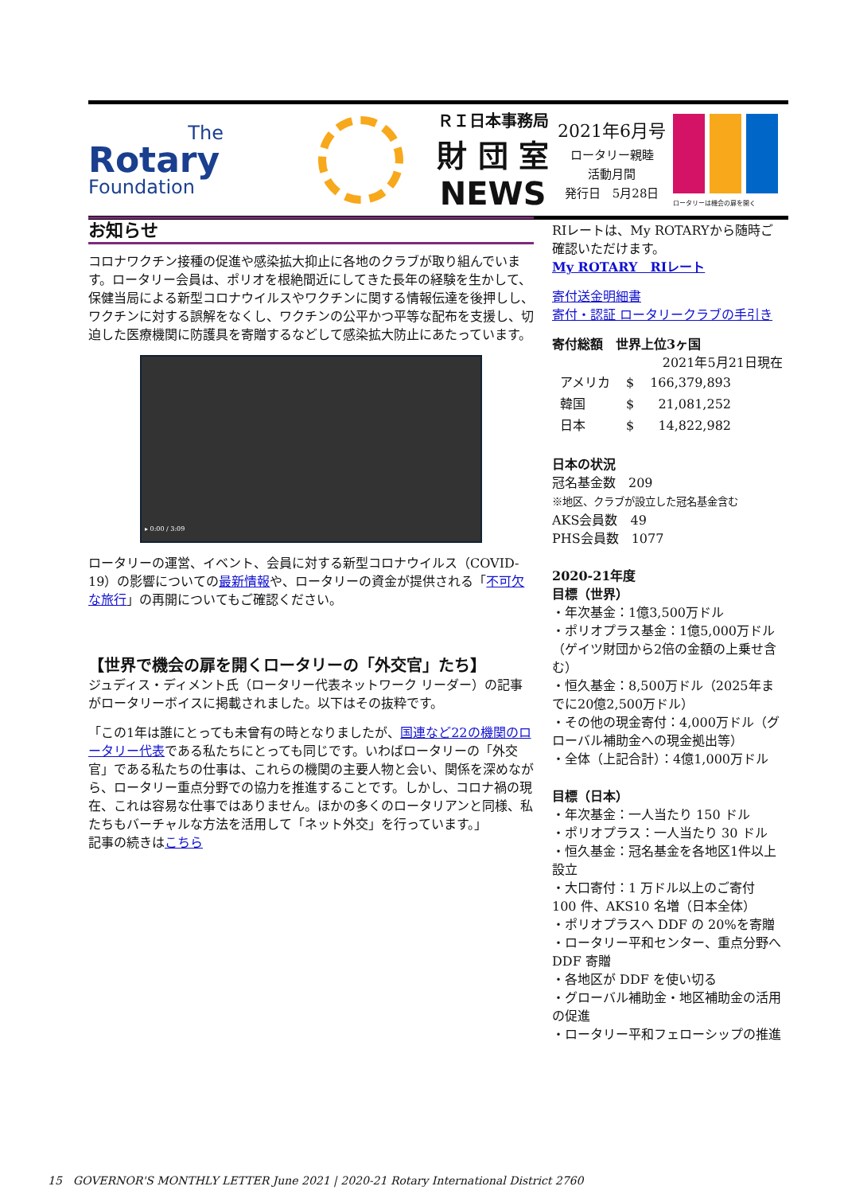The
Rotary
Foundation
ＲＩ日本事務局
財 団 室
NEWS
2021年6月号
ロータリー親睦
活動月間
発行日　5月28日
ロータリーは機会の扉を開く
お知らせ
コロナワクチン接種の促進や感染拡大抑止に各地のクラブが取り組んでいます。ロータリー会員は、ポリオを根絶間近にしてきた長年の経験を生かして、保健当局による新型コロナウイルスやワクチンに関する情報伝達を後押しし、ワクチンに対する誤解をなくし、ワクチンの公平かつ平等な配布を支援し、切迫した医療機関に防護具を寄贈するなどして感染拡大防止にあたっています。
▸ 0:00 / 3:09
ロータリーの運営、イベント、会員に対する新型コロナウイルス（COVID-19）の影響についての最新情報や、ロータリーの資金が提供される「不可欠な旅行」の再開についてもご確認ください。
【世界で機会の扉を開くロータリーの「外交官」たち】
ジュディス・ディメント氏（ロータリー代表ネットワーク リーダー）の記事がロータリーボイスに掲載されました。以下はその抜粋です。
「この1年は誰にとっても未曾有の時となりましたが、国連など22の機関のロータリー代表である私たちにとっても同じです。いわばロータリーの「外交官」である私たちの仕事は、これらの機関の主要人物と会い、関係を深めながら、ロータリー重点分野での協力を推進することです。しかし、コロナ禍の現在、これは容易な仕事ではありません。ほかの多くのロータリアンと同様、私たちもバーチャルな方法を活用して「ネット外交」を行っています。」
記事の続きはこちら
RIレートは、My ROTARYから随時ご確認いただけます。
My ROTARY　RIレート
寄付送金明細書
寄付・認証 ロータリークラブの手引き
寄付総額　世界上位3ヶ国
2021年5月21日現在
| アメリカ | $ | 166,379,893 |
| 韓国 | $ | 21,081,252 |
| 日本 | $ | 14,822,982 |
日本の状況
冠名基金数　209
※地区、クラブが設立した冠名基金含む
AKS会員数　49
PHS会員数　1077
2020-21年度
目標（世界）
・年次基金：1億3,500万ドル
・ポリオプラス基金：1億5,000万ドル（ゲイツ財団から2倍の金額の上乗せ含む）
・恒久基金：8,500万ドル（2025年までに20億2,500万ドル）
・その他の現金寄付：4,000万ドル（グローバル補助金への現金拠出等）
・全体（上記合計）：4億1,000万ドル
目標（日本）
・年次基金：一人当たり 150 ドル
・ポリオプラス：一人当たり 30 ドル
・恒久基金：冠名基金を各地区1件以上設立
・大口寄付：1 万ドル以上のご寄付 100 件、AKS10 名増（日本全体）
・ポリオプラスへ DDF の 20%を寄贈
・ロータリー平和センター、重点分野へ DDF 寄贈
・各地区が DDF を使い切る
・グローバル補助金・地区補助金の活用の促進
・ロータリー平和フェローシップの推進
15　GOVERNOR'S MONTHLY LETTER June 2021 | 2020-21 Rotary International District 2760